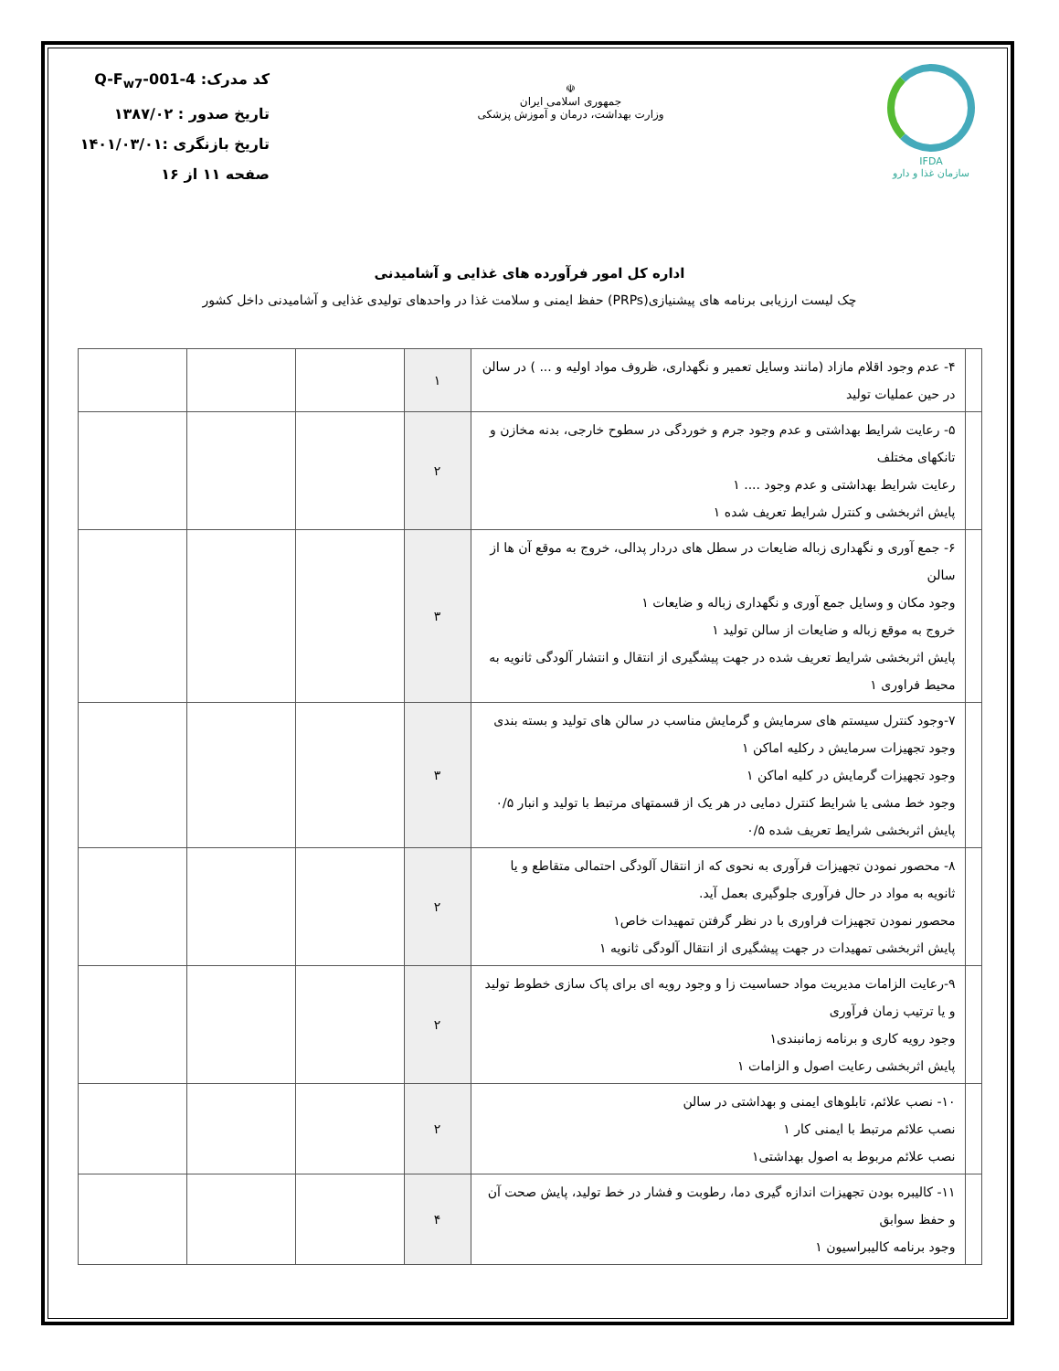IFDA
سازمان غذا و دارو
☫
جمهوری اسلامی ایران
وزارت بهداشت، درمان و آموزش پزشکی
کد مدرک: Q-F<sub>w7</sub>-001-4
تاریخ صدور : ۱۳۸۷/۰۲
تاریخ بازنگری :۱۴۰۱/۰۳/۰۱
صفحه ۱۱ از ۱۶
اداره کل امور فرآورده های غذایی و آشامیدنی
چک لیست ارزیابی برنامه های پیشنیازی(PRPs) حفظ ایمنی و سلامت غذا در واحدهای تولیدی غذایی و آشامیدنی داخل کشور
| | ۴- عدم وجود اقلام مازاد (مانند وسایل تعمیر و نگهداری، ظروف مواد اولیه و ... ) در سالن در حین عملیات تولید | ۱ | | | |
| | ۵- رعایت شرایط بهداشتی و عدم وجود جرم و خوردگی در سطوح خارجی، بدنه مخازن و تانکهای مختلف رعایت شرایط بهداشتی و عدم وجود .... ۱ پایش اثربخشی و کنترل شرایط تعریف شده ۱ | ۲ | | | |
| | ۶- جمع آوری و نگهداری زباله ضایعات در سطل های دردار پدالی، خروج به موقع آن ها از سالن وجود مکان و وسایل جمع آوری و نگهداری زباله و ضایعات ۱ خروج به موقع زباله و ضایعات از سالن تولید ۱ پایش اثربخشی شرایط تعریف شده در جهت پیشگیری از انتقال و انتشار آلودگی ثانویه به محیط فراوری ۱ | ۳ | | | |
| | ۷-وجود کنترل سیستم های سرمایش و گرمایش مناسب در سالن های تولید و بسته بندی وجود تجهیزات سرمایش د رکلیه اماکن ۱ وجود تجهیزات گرمایش در کلیه اماکن ۱ وجود خط مشی یا شرایط کنترل دمایی در هر یک از قسمتهای مرتبط با تولید و انبار ۰/۵ پایش اثربخشی شرایط تعریف شده ۰/۵ | ۳ | | | |
| | ۸- محصور نمودن تجهیزات فرآوری به نحوی که از انتقال آلودگی احتمالی متقاطع و یا ثانویه به مواد در حال فرآوری جلوگیری بعمل آید. محصور نمودن تجهیزات فراوری با در نظر گرفتن تمهیدات خاص۱ پایش اثربخشی تمهیدات در جهت پیشگیری از انتقال آلودگی ثانویه ۱ | ۲ | | | |
| | ۹-رعایت الزامات مدیریت مواد حساسیت زا و وجود رویه ای برای پاک سازی خطوط تولید و یا ترتیب زمان فرآوری وجود رویه کاری و برنامه زمانبندی۱ پایش اثربخشی رعایت اصول و الزامات ۱ | ۲ | | | |
| | ۱۰- نصب علائم، تابلوهای ایمنی و بهداشتی در سالن نصب علائم مرتبط با ایمنی کار ۱ نصب علائم مربوط به اصول بهداشتی۱ | ۲ | | | |
| | ۱۱- کالیبره بودن تجهیزات اندازه گیری دما، رطوبت و فشار در خط تولید، پایش صحت آن و حفظ سوابق وجود برنامه کالیبراسیون ۱ | ۴ | | | |